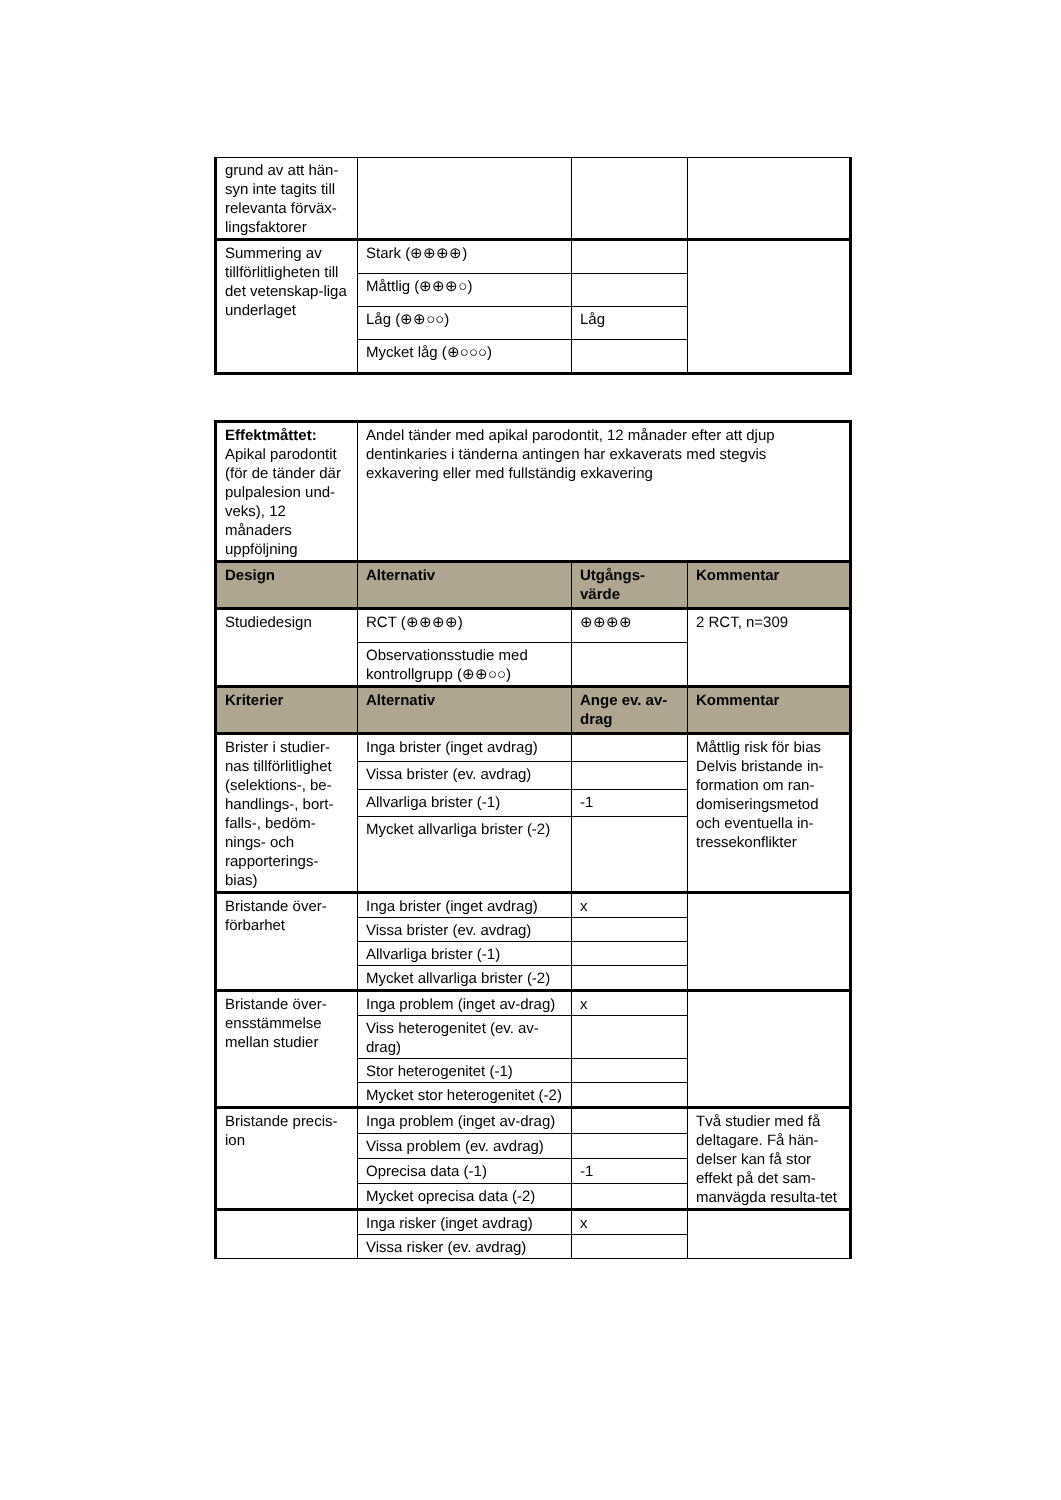| grund av att hän-syn inte tagits till relevanta förväx-lingsfaktorer | | | |
| Summering av tillförlitligheten till det vetenskap-liga underlaget | Stark (⊕⊕⊕⊕) | | |
| | Måttlig (⊕⊕⊕○) | | |
| | Låg (⊕⊕○○) | Låg | |
| | Mycket låg (⊕○○○) | | |
| Effektmåttet: Apikal parodontit (för de tänder där pulpalesion und-veks), 12 månaders uppföljning | Andel tänder med apikal parodontit, 12 månader efter att djup dentinkaries i tänderna antingen har exkaverats med stegvis exkavering eller med fullständig exkavering | | |
| Design | Alternativ | Utgångs-värde | Kommentar |
| Studiedesign | RCT (⊕⊕⊕⊕) | ⊕⊕⊕⊕ | 2 RCT, n=309 |
| | Observationsstudie med kontrollgrupp (⊕⊕○○) | | |
| Kriterier | Alternativ | Ange ev. av-drag | Kommentar |
| Brister i studier-nas tillförlitlighet (selektions-, be-handlings-, bort-falls-, bedöm-nings- och rapporterings-bias) | Inga brister (inget avdrag) | | Måttlig risk för bias Delvis bristande in-formation om ran-domiseringsmetod och eventuella in-tressekonflikter |
| | Vissa brister (ev. avdrag) | | |
| | Allvarliga brister (-1) | -1 | |
| | Mycket allvarliga brister (-2) | | |
| Bristande över-förbarhet | Inga brister (inget avdrag) | x | |
| | Vissa brister (ev. avdrag) | | |
| | Allvarliga brister (-1) | | |
| | Mycket allvarliga brister (-2) | | |
| Bristande över-ensstämmelse mellan studier | Inga problem (inget av-drag) | x | |
| | Viss heterogenitet (ev. av-drag) | | |
| | Stor heterogenitet (-1) | | |
| | Mycket stor heterogenitet (-2) | | |
| Bristande precis-ion | Inga problem (inget av-drag) | | Två studier med få deltagare. Få hän-delser kan få stor effekt på det sam-manvägda resulta-tet |
| | Vissa problem (ev. avdrag) | | |
| | Oprecisa data (-1) | -1 | |
| | Mycket oprecisa data (-2) | | |
| | Inga risker (inget avdrag) | x | |
| | Vissa risker (ev. avdrag) | | |